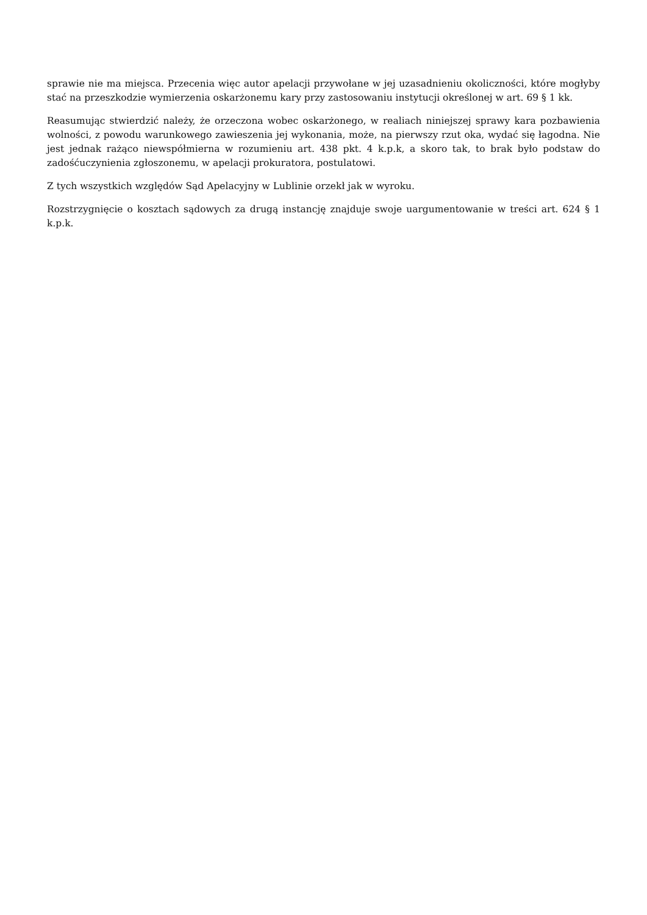sprawie nie ma miejsca. Przecenia więc autor apelacji przywołane w jej uzasadnieniu okoliczności, które mogłyby stać na przeszkodzie wymierzenia oskarżonemu kary przy zastosowaniu instytucji określonej w art. 69 § 1 kk.
Reasumując stwierdzić należy, że orzeczona wobec oskarżonego, w realiach niniejszej sprawy kara pozbawienia wolności, z powodu warunkowego zawieszenia jej wykonania, może, na pierwszy rzut oka, wydać się łagodna. Nie jest jednak rażąco niewspółmierna w rozumieniu art. 438 pkt. 4 k.p.k, a skoro tak, to brak było podstaw do zadośćuczynienia zgłoszonemu, w apelacji prokuratora, postulatowi.
Z tych wszystkich względów Sąd Apelacyjny w Lublinie orzekł jak w wyroku.
Rozstrzygnięcie o kosztach sądowych za drugą instancję znajduje swoje uargumentowanie w treści art. 624 § 1 k.p.k.